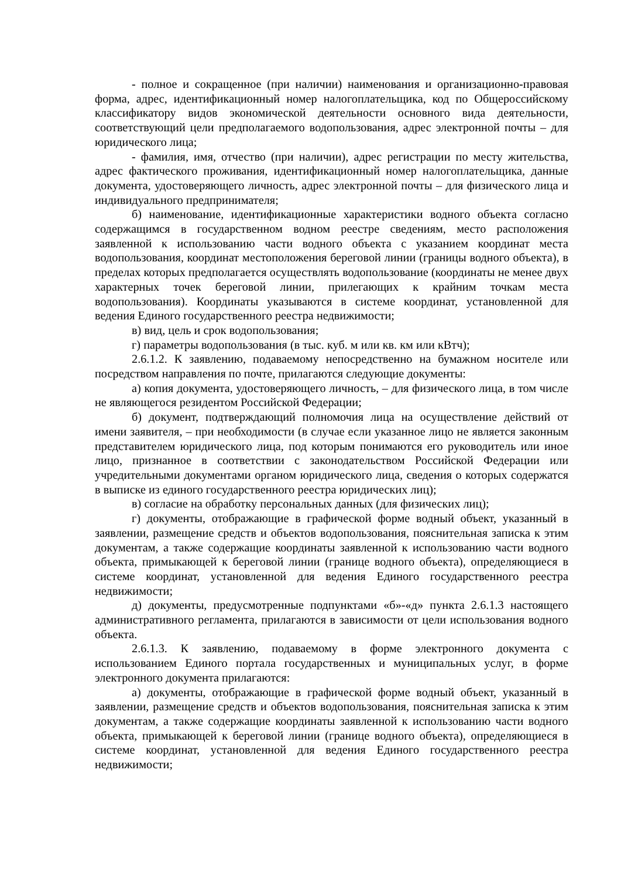- полное и сокращенное (при наличии) наименования и организационно-правовая форма, адрес, идентификационный номер налогоплательщика, код по Общероссийскому классификатору видов экономической деятельности основного вида деятельности, соответствующий цели предполагаемого водопользования, адрес электронной почты – для юридического лица;
- фамилия, имя, отчество (при наличии), адрес регистрации по месту жительства, адрес фактического проживания, идентификационный номер налогоплательщика, данные документа, удостоверяющего личность, адрес электронной почты – для физического лица и индивидуального предпринимателя;
б) наименование, идентификационные характеристики водного объекта согласно содержащимся в государственном водном реестре сведениям, место расположения заявленной к использованию части водного объекта с указанием координат места водопользования, координат местоположения береговой линии (границы водного объекта), в пределах которых предполагается осуществлять водопользование (координаты не менее двух характерных точек береговой линии, прилегающих к крайним точкам места водопользования). Координаты указываются в системе координат, установленной для ведения Единого государственного реестра недвижимости;
в) вид, цель и срок водопользования;
г) параметры водопользования (в тыс. куб. м или кв. км или кВтч);
2.6.1.2. К заявлению, подаваемому непосредственно на бумажном носителе или посредством направления по почте, прилагаются следующие документы:
а) копия документа, удостоверяющего личность, – для физического лица, в том числе не являющегося резидентом Российской Федерации;
б) документ, подтверждающий полномочия лица на осуществление действий от имени заявителя, – при необходимости (в случае если указанное лицо не является законным представителем юридического лица, под которым понимаются его руководитель или иное лицо, признанное в соответствии с законодательством Российской Федерации или учредительными документами органом юридического лица, сведения о которых содержатся в выписке из единого государственного реестра юридических лиц);
в) согласие на обработку персональных данных (для физических лиц);
г) документы, отображающие в графической форме водный объект, указанный в заявлении, размещение средств и объектов водопользования, пояснительная записка к этим документам, а также содержащие координаты заявленной к использованию части водного объекта, примыкающей к береговой линии (границе водного объекта), определяющиеся в системе координат, установленной для ведения Единого государственного реестра недвижимости;
д) документы, предусмотренные подпунктами «б»-«д» пункта 2.6.1.3 настоящего административного регламента, прилагаются в зависимости от цели использования водного объекта.
2.6.1.3. К заявлению, подаваемому в форме электронного документа с использованием Единого портала государственных и муниципальных услуг, в форме электронного документа прилагаются:
а) документы, отображающие в графической форме водный объект, указанный в заявлении, размещение средств и объектов водопользования, пояснительная записка к этим документам, а также содержащие координаты заявленной к использованию части водного объекта, примыкающей к береговой линии (границе водного объекта), определяющиеся в системе координат, установленной для ведения Единого государственного реестра недвижимости;